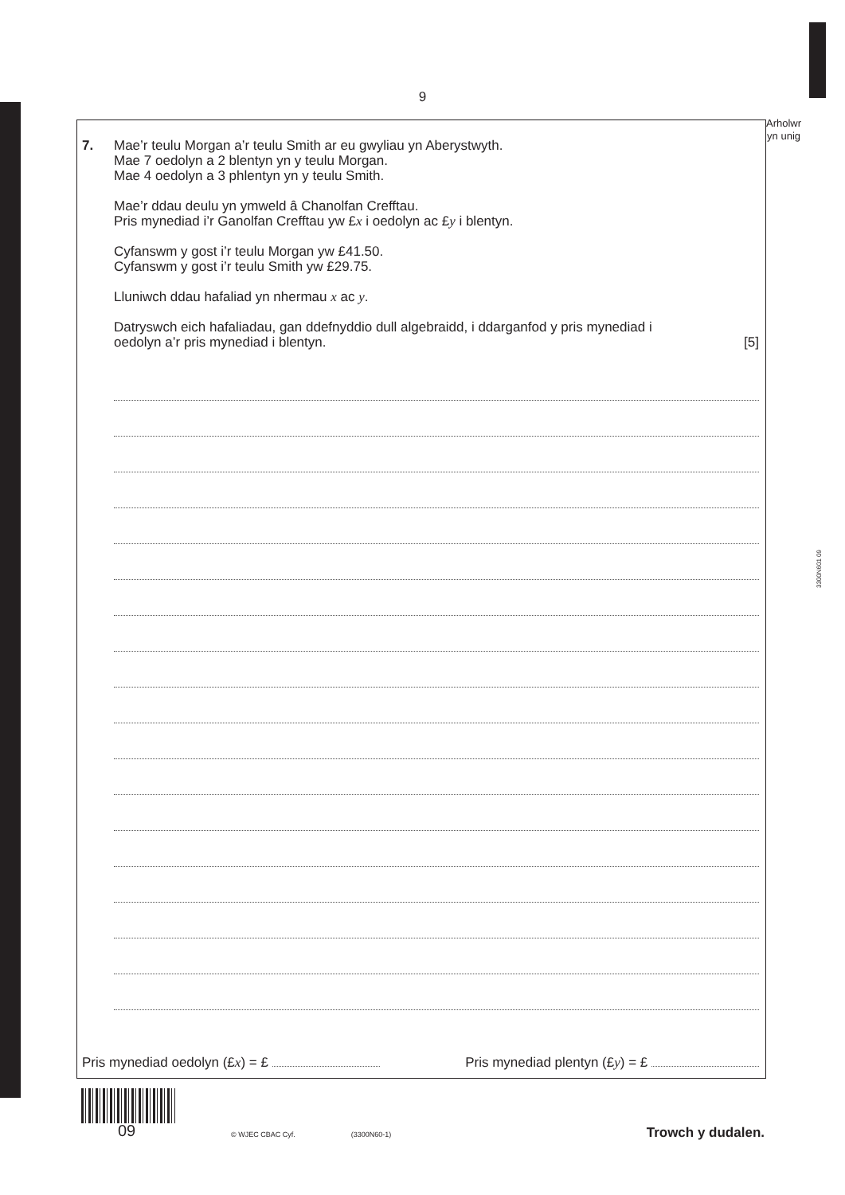9
Arholwr
yn unig
3300N601 09
7. Mae’r teulu Morgan a’r teulu Smith ar eu gwyliau yn Aberystwyth.
Mae 7 oedolyn a 2 blentyn yn y teulu Morgan.
Mae 4 oedolyn a 3 phlentyn yn y teulu Smith.
Mae’r ddau deulu yn ymweld â Chanolfan Crefftau.
Pris mynediad i’r Ganolfan Crefftau yw £x i oedolyn ac £y i blentyn.
Cyfanswm y gost i’r teulu Morgan yw £41.50.
Cyfanswm y gost i’r teulu Smith yw £29.75.
Lluniwch ddau hafaliad yn nhermau x ac y.
Datryswch eich hafaliadau, gan ddefnyddio dull algebraidd, i ddarganfod y pris mynediad i
oedolyn a’r pris mynediad i blentyn. [5]
Pris mynediad oedolyn (£x) = £ Pris mynediad plentyn (£y) = £
09 © WJEC CBAC Cyf. (3300N60-1) Trowch y dudalen.